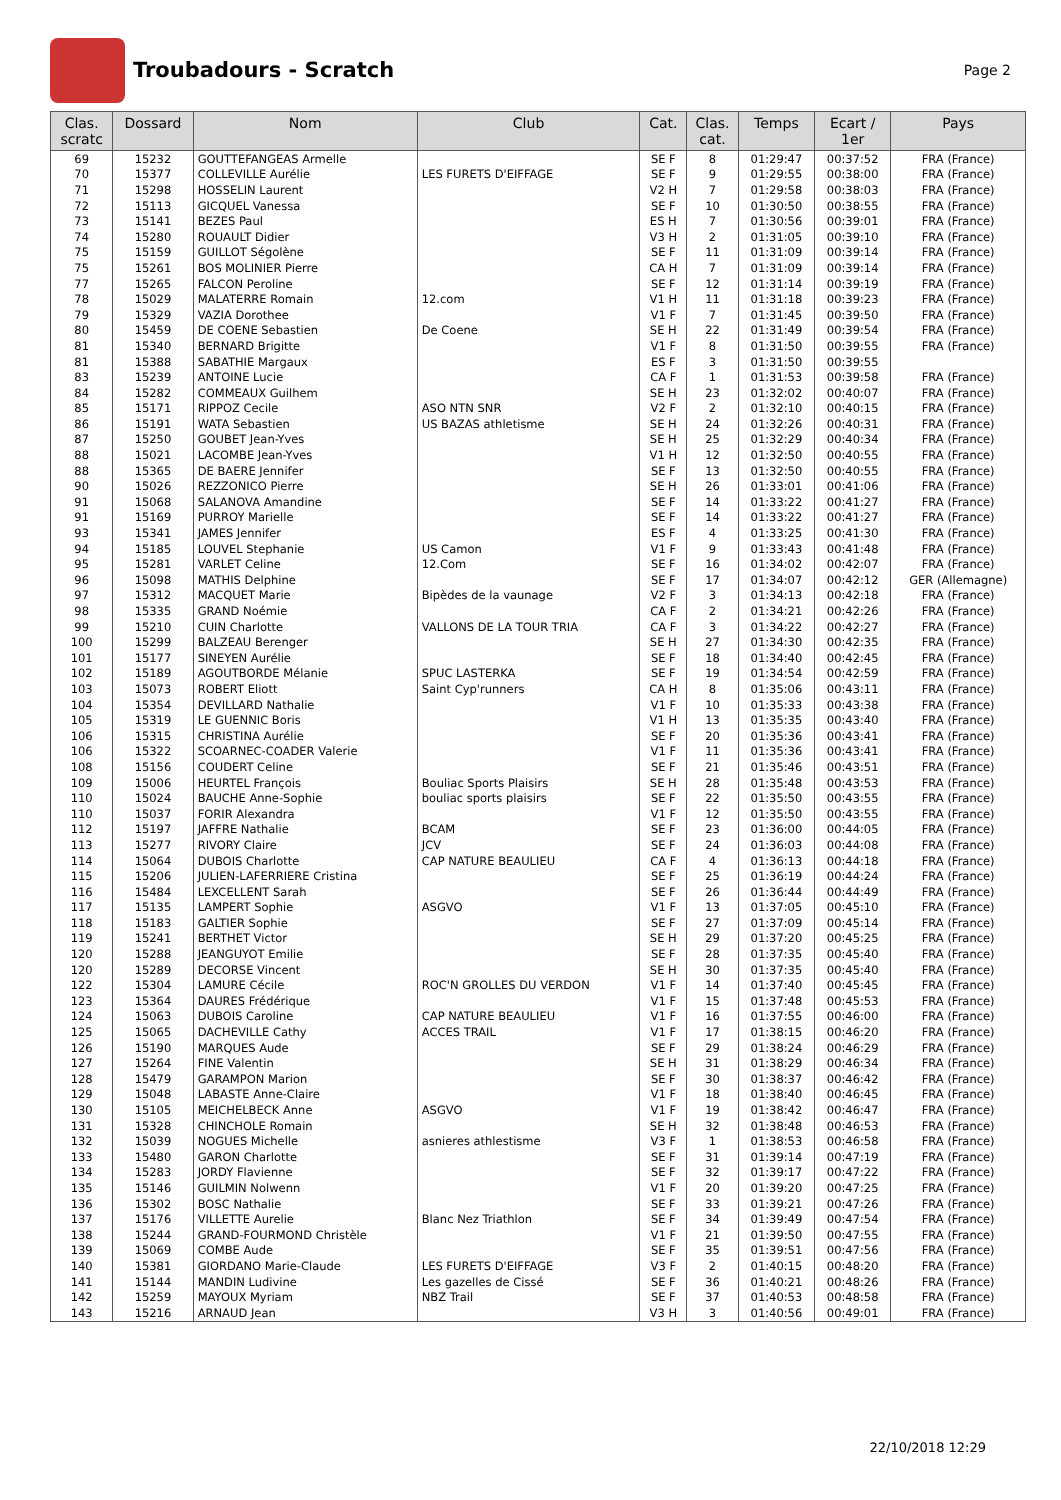Troubadours - Scratch
Page 2
| Clas. scratc | Dossard | Nom | Club | Cat. | Clas. cat. | Temps | Ecart / 1er | Pays |
| --- | --- | --- | --- | --- | --- | --- | --- | --- |
| 69 | 15232 | GOUTTEFANGEAS Armelle | | SE F | 8 | 01:29:47 | 00:37:52 | FRA (France) |
| 70 | 15377 | COLLEVILLE Aurélie | LES FURETS D'EIFFAGE | SE F | 9 | 01:29:55 | 00:38:00 | FRA (France) |
| 71 | 15298 | HOSSELIN Laurent | | V2 H | 7 | 01:29:58 | 00:38:03 | FRA (France) |
| 72 | 15113 | GICQUEL Vanessa | | SE F | 10 | 01:30:50 | 00:38:55 | FRA (France) |
| 73 | 15141 | BEZES Paul | | ES H | 7 | 01:30:56 | 00:39:01 | FRA (France) |
| 74 | 15280 | ROUAULT Didier | | V3 H | 2 | 01:31:05 | 00:39:10 | FRA (France) |
| 75 | 15159 | GUILLOT Ségolène | | SE F | 11 | 01:31:09 | 00:39:14 | FRA (France) |
| 75 | 15261 | BOS MOLINIER Pierre | | CA H | 7 | 01:31:09 | 00:39:14 | FRA (France) |
| 77 | 15265 | FALCON Peroline | | SE F | 12 | 01:31:14 | 00:39:19 | FRA (France) |
| 78 | 15029 | MALATERRE Romain | 12.com | V1 H | 11 | 01:31:18 | 00:39:23 | FRA (France) |
| 79 | 15329 | VAZIA Dorothee | | V1 F | 7 | 01:31:45 | 00:39:50 | FRA (France) |
| 80 | 15459 | DE COENE Sebastien | De Coene | SE H | 22 | 01:31:49 | 00:39:54 | FRA (France) |
| 81 | 15340 | BERNARD Brigitte | | V1 F | 8 | 01:31:50 | 00:39:55 | FRA (France) |
| 81 | 15388 | SABATHIE Margaux | | ES F | 3 | 01:31:50 | 00:39:55 | |
| 83 | 15239 | ANTOINE Lucie | | CA F | 1 | 01:31:53 | 00:39:58 | FRA (France) |
| 84 | 15282 | COMMEAUX Guilhem | | SE H | 23 | 01:32:02 | 00:40:07 | FRA (France) |
| 85 | 15171 | RIPPOZ Cecile | ASO NTN SNR | V2 F | 2 | 01:32:10 | 00:40:15 | FRA (France) |
| 86 | 15191 | WATA Sebastien | US BAZAS athletisme | SE H | 24 | 01:32:26 | 00:40:31 | FRA (France) |
| 87 | 15250 | GOUBET Jean-Yves | | SE H | 25 | 01:32:29 | 00:40:34 | FRA (France) |
| 88 | 15021 | LACOMBE Jean-Yves | | V1 H | 12 | 01:32:50 | 00:40:55 | FRA (France) |
| 88 | 15365 | DE BAERE Jennifer | | SE F | 13 | 01:32:50 | 00:40:55 | FRA (France) |
| 90 | 15026 | REZZONICO Pierre | | SE H | 26 | 01:33:01 | 00:41:06 | FRA (France) |
| 91 | 15068 | SALANOVA Amandine | | SE F | 14 | 01:33:22 | 00:41:27 | FRA (France) |
| 91 | 15169 | PURROY Marielle | | SE F | 14 | 01:33:22 | 00:41:27 | FRA (France) |
| 93 | 15341 | JAMES Jennifer | | ES F | 4 | 01:33:25 | 00:41:30 | FRA (France) |
| 94 | 15185 | LOUVEL Stephanie | US Camon | V1 F | 9 | 01:33:43 | 00:41:48 | FRA (France) |
| 95 | 15281 | VARLET Celine | 12.Com | SE F | 16 | 01:34:02 | 00:42:07 | FRA (France) |
| 96 | 15098 | MATHIS Delphine | | SE F | 17 | 01:34:07 | 00:42:12 | GER (Allemagne) |
| 97 | 15312 | MACQUET Marie | Bipèdes de la vaunage | V2 F | 3 | 01:34:13 | 00:42:18 | FRA (France) |
| 98 | 15335 | GRAND Noémie | | CA F | 2 | 01:34:21 | 00:42:26 | FRA (France) |
| 99 | 15210 | CUIN Charlotte | VALLONS DE LA TOUR TRIA | CA F | 3 | 01:34:22 | 00:42:27 | FRA (France) |
| 100 | 15299 | BALZEAU Berenger | | SE H | 27 | 01:34:30 | 00:42:35 | FRA (France) |
| 101 | 15177 | SINEYEN Aurélie | | SE F | 18 | 01:34:40 | 00:42:45 | FRA (France) |
| 102 | 15189 | AGOUTBORDE Mélanie | SPUC LASTERKA | SE F | 19 | 01:34:54 | 00:42:59 | FRA (France) |
| 103 | 15073 | ROBERT Eliott | Saint Cyp'runners | CA H | 8 | 01:35:06 | 00:43:11 | FRA (France) |
| 104 | 15354 | DEVILLARD Nathalie | | V1 F | 10 | 01:35:33 | 00:43:38 | FRA (France) |
| 105 | 15319 | LE GUENNIC Boris | | V1 H | 13 | 01:35:35 | 00:43:40 | FRA (France) |
| 106 | 15315 | CHRISTINA Aurélie | | SE F | 20 | 01:35:36 | 00:43:41 | FRA (France) |
| 106 | 15322 | SCOARNEC-COADER Valerie | | V1 F | 11 | 01:35:36 | 00:43:41 | FRA (France) |
| 108 | 15156 | COUDERT Celine | | SE F | 21 | 01:35:46 | 00:43:51 | FRA (France) |
| 109 | 15006 | HEURTEL François | Bouliac Sports Plaisirs | SE H | 28 | 01:35:48 | 00:43:53 | FRA (France) |
| 110 | 15024 | BAUCHE Anne-Sophie | bouliac sports plaisirs | SE F | 22 | 01:35:50 | 00:43:55 | FRA (France) |
| 110 | 15037 | FORIR Alexandra | | V1 F | 12 | 01:35:50 | 00:43:55 | FRA (France) |
| 112 | 15197 | JAFFRE Nathalie | BCAM | SE F | 23 | 01:36:00 | 00:44:05 | FRA (France) |
| 113 | 15277 | RIVORY Claire | JCV | SE F | 24 | 01:36:03 | 00:44:08 | FRA (France) |
| 114 | 15064 | DUBOIS Charlotte | CAP NATURE BEAULIEU | CA F | 4 | 01:36:13 | 00:44:18 | FRA (France) |
| 115 | 15206 | JULIEN-LAFERRIERE Cristina | | SE F | 25 | 01:36:19 | 00:44:24 | FRA (France) |
| 116 | 15484 | LEXCELLENT Sarah | | SE F | 26 | 01:36:44 | 00:44:49 | FRA (France) |
| 117 | 15135 | LAMPERT Sophie | ASGVO | V1 F | 13 | 01:37:05 | 00:45:10 | FRA (France) |
| 118 | 15183 | GALTIER Sophie | | SE F | 27 | 01:37:09 | 00:45:14 | FRA (France) |
| 119 | 15241 | BERTHET Victor | | SE H | 29 | 01:37:20 | 00:45:25 | FRA (France) |
| 120 | 15288 | JEANGUYOT Emilie | | SE F | 28 | 01:37:35 | 00:45:40 | FRA (France) |
| 120 | 15289 | DECORSE Vincent | | SE H | 30 | 01:37:35 | 00:45:40 | FRA (France) |
| 122 | 15304 | LAMURE Cécile | ROC'N GROLLES DU VERDON | V1 F | 14 | 01:37:40 | 00:45:45 | FRA (France) |
| 123 | 15364 | DAURES Frédérique | | V1 F | 15 | 01:37:48 | 00:45:53 | FRA (France) |
| 124 | 15063 | DUBOIS Caroline | CAP NATURE BEAULIEU | V1 F | 16 | 01:37:55 | 00:46:00 | FRA (France) |
| 125 | 15065 | DACHEVILLE Cathy | ACCES TRAIL | V1 F | 17 | 01:38:15 | 00:46:20 | FRA (France) |
| 126 | 15190 | MARQUES Aude | | SE F | 29 | 01:38:24 | 00:46:29 | FRA (France) |
| 127 | 15264 | FINE Valentin | | SE H | 31 | 01:38:29 | 00:46:34 | FRA (France) |
| 128 | 15479 | GARAMPON Marion | | SE F | 30 | 01:38:37 | 00:46:42 | FRA (France) |
| 129 | 15048 | LABASTE Anne-Claire | | V1 F | 18 | 01:38:40 | 00:46:45 | FRA (France) |
| 130 | 15105 | MEICHELBECK Anne | ASGVO | V1 F | 19 | 01:38:42 | 00:46:47 | FRA (France) |
| 131 | 15328 | CHINCHOLE Romain | | SE H | 32 | 01:38:48 | 00:46:53 | FRA (France) |
| 132 | 15039 | NOGUES Michelle | asnieres athlestisme | V3 F | 1 | 01:38:53 | 00:46:58 | FRA (France) |
| 133 | 15480 | GARON Charlotte | | SE F | 31 | 01:39:14 | 00:47:19 | FRA (France) |
| 134 | 15283 | JORDY Flavienne | | SE F | 32 | 01:39:17 | 00:47:22 | FRA (France) |
| 135 | 15146 | GUILMIN Nolwenn | | V1 F | 20 | 01:39:20 | 00:47:25 | FRA (France) |
| 136 | 15302 | BOSC Nathalie | | SE F | 33 | 01:39:21 | 00:47:26 | FRA (France) |
| 137 | 15176 | VILLETTE Aurelie | Blanc Nez Triathlon | SE F | 34 | 01:39:49 | 00:47:54 | FRA (France) |
| 138 | 15244 | GRAND-FOURMOND Christèle | | V1 F | 21 | 01:39:50 | 00:47:55 | FRA (France) |
| 139 | 15069 | COMBE Aude | | SE F | 35 | 01:39:51 | 00:47:56 | FRA (France) |
| 140 | 15381 | GIORDANO Marie-Claude | LES FURETS D'EIFFAGE | V3 F | 2 | 01:40:15 | 00:48:20 | FRA (France) |
| 141 | 15144 | MANDIN Ludivine | Les gazelles de Cissé | SE F | 36 | 01:40:21 | 00:48:26 | FRA (France) |
| 142 | 15259 | MAYOUX Myriam | NBZ Trail | SE F | 37 | 01:40:53 | 00:48:58 | FRA (France) |
| 143 | 15216 | ARNAUD Jean | | V3 H | 3 | 01:40:56 | 00:49:01 | FRA (France) |
22/10/2018 12:29